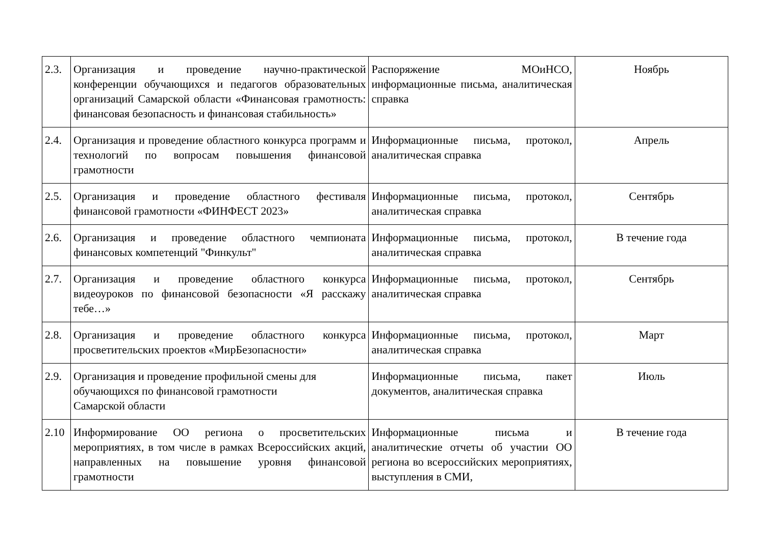| 2.3. | Организация и проведение научно-практической конференции обучающихся и педагогов образовательных организаций Самарской области «Финансовая грамотность: финансовая безопасность и финансовая стабильность» | Распоряжение МОиНСО, информационные письма, аналитическая справка | Ноябрь |
| 2.4. | Организация и проведение областного конкурса программ и технологий по вопросам повышения финансовой грамотности | Информационные письма, протокол, аналитическая справка | Апрель |
| 2.5. | Организация и проведение областного фестиваля финансовой грамотности «ФИНФЕСТ 2023» | Информационные письма, протокол, аналитическая справка | Сентябрь |
| 2.6. | Организация и проведение областного чемпионата финансовых компетенций "Финкульт" | Информационные письма, протокол, аналитическая справка | В течение года |
| 2.7. | Организация и проведение областного конкурса видеоуроков по финансовой безопасности «Я расскажу тебе…» | Информационные письма, протокол, аналитическая справка | Сентябрь |
| 2.8. | Организация и проведение областного конкурса просветительских проектов «МирБезопасности» | Информационные письма, протокол, аналитическая справка | Март |
| 2.9. | Организация и проведение профильной смены для обучающихся по финансовой грамотности Самарской области | Информационные письма, пакет документов, аналитическая справка | Июль |
| 2.10 | Информирование ОО региона о просветительских мероприятиях, в том числе в рамках Всероссийских акций, направленных на повышение уровня финансовой грамотности | Информационные письма и аналитические отчеты об участии ОО региона во всероссийских мероприятиях, выступления в СМИ, | В течение года |